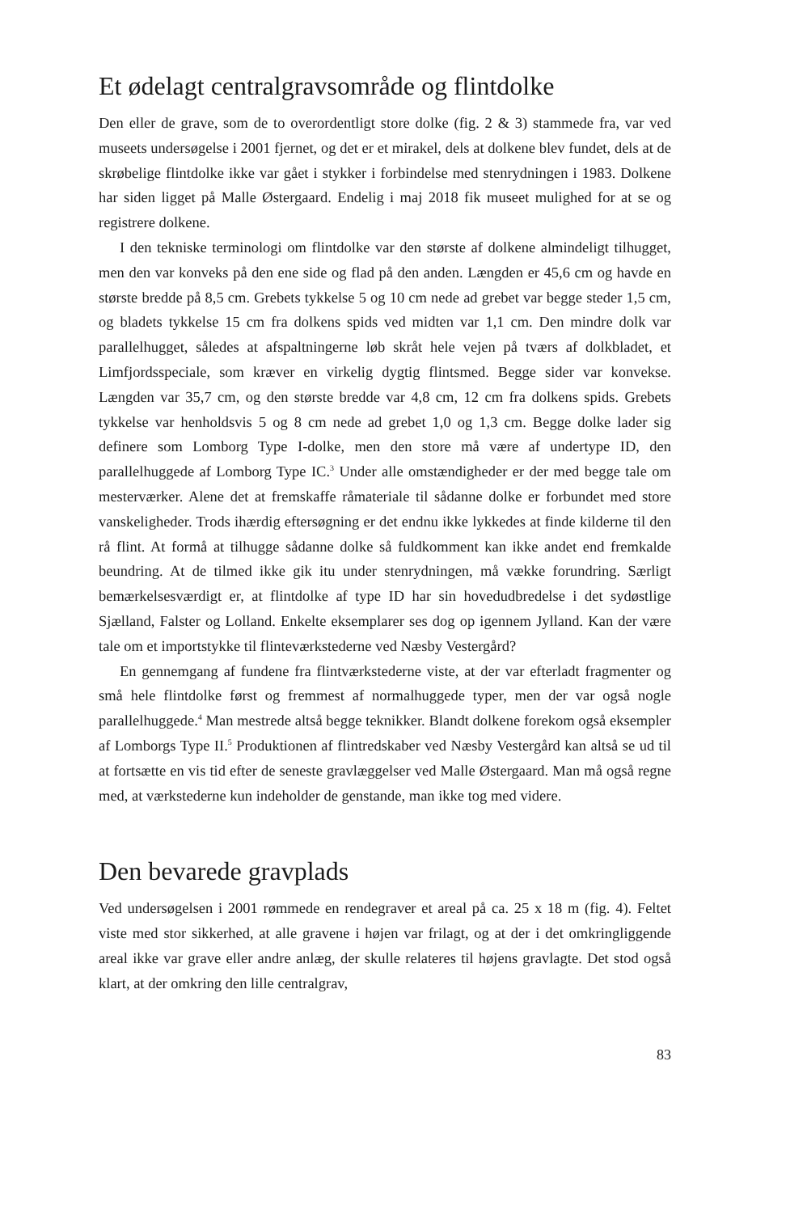Et ødelagt centralgravsområde og flintdolke
Den eller de grave, som de to overordentligt store dolke (fig. 2 & 3) stammede fra, var ved museets undersøgelse i 2001 fjernet, og det er et mirakel, dels at dolkene blev fundet, dels at de skrøbelige flintdolke ikke var gået i stykker i forbindelse med stenrydningen i 1983. Dolkene har siden ligget på Malle Øster­gaard. Endelig i maj 2018 fik museet mulighed for at se og registrere dolkene.
I den tekniske terminologi om flintdolke var den største af dolkene almin­deligt tilhugget, men den var konveks på den ene side og flad på den anden. Længden er 45,6 cm og havde en største bredde på 8,5 cm. Grebets tykkelse 5 og 10 cm nede ad grebet var begge steder 1,5 cm, og bladets tykkelse 15 cm fra dolkens spids ved midten var 1,1 cm. Den mindre dolk var parallelhug­get, således at afspaltningerne løb skråt hele vejen på tværs af dolkbladet, et Limfjordsspeciale, som kræver en virkelig dygtig flintsmed. Begge sider var konvekse. Længden var 35,7 cm, og den største bredde var 4,8 cm, 12 cm fra dolkens spids. Grebets tykkelse var henholdsvis 5 og 8 cm nede ad grebet 1,0 og 1,3 cm. Begge dolke lader sig definere som Lomborg Type I-dolke, men den store må være af undertype ID, den parallelhuggede af Lomborg Type IC.<sup>3</sup> Under alle omstændigheder er der med begge tale om mesterværker. Alene det at fremskaffe råmateriale til sådanne dolke er forbundet med store vanskelig­heder. Trods ihærdig eftersøgning er det endnu ikke lykkedes at finde kilderne til den rå flint. At formå at tilhugge sådanne dolke så fuldkomment kan ikke andet end fremkalde beundring. At de tilmed ikke gik itu under stenrydningen, må vække forundring. Særligt bemærkelsesværdigt er, at flintdolke af type ID har sin hovedudbredelse i det sydøstlige Sjælland, Falster og Lolland. Enkelte eksemplarer ses dog op igennem Jylland. Kan der være tale om et importstykke til flinteværkstederne ved Næsby Vestergård?
En gennemgang af fundene fra flintværkstederne viste, at der var efterladt fragmenter og små hele flintdolke først og fremmest af normalhuggede typer, men der var også nogle parallelhuggede.<sup>4</sup> Man mestrede altså begge teknikker. Blandt dolkene forekom også eksempler af Lomborgs Type II.<sup>5</sup> Produktionen af flintredskaber ved Næsby Vestergård kan altså se ud til at fortsætte en vis tid efter de seneste gravlæggelser ved Malle Østergaard. Man må også regne med, at værkstederne kun indeholder de genstande, man ikke tog med videre.
Den bevarede gravplads
Ved undersøgelsen i 2001 rømmede en rendegraver et areal på ca. 25 x 18 m (fig. 4). Feltet viste med stor sikkerhed, at alle gravene i højen var frilagt, og at der i det omkringliggende areal ikke var grave eller andre anlæg, der skulle relateres til højens gravlagte. Det stod også klart, at der omkring den lille centralgrav,
83